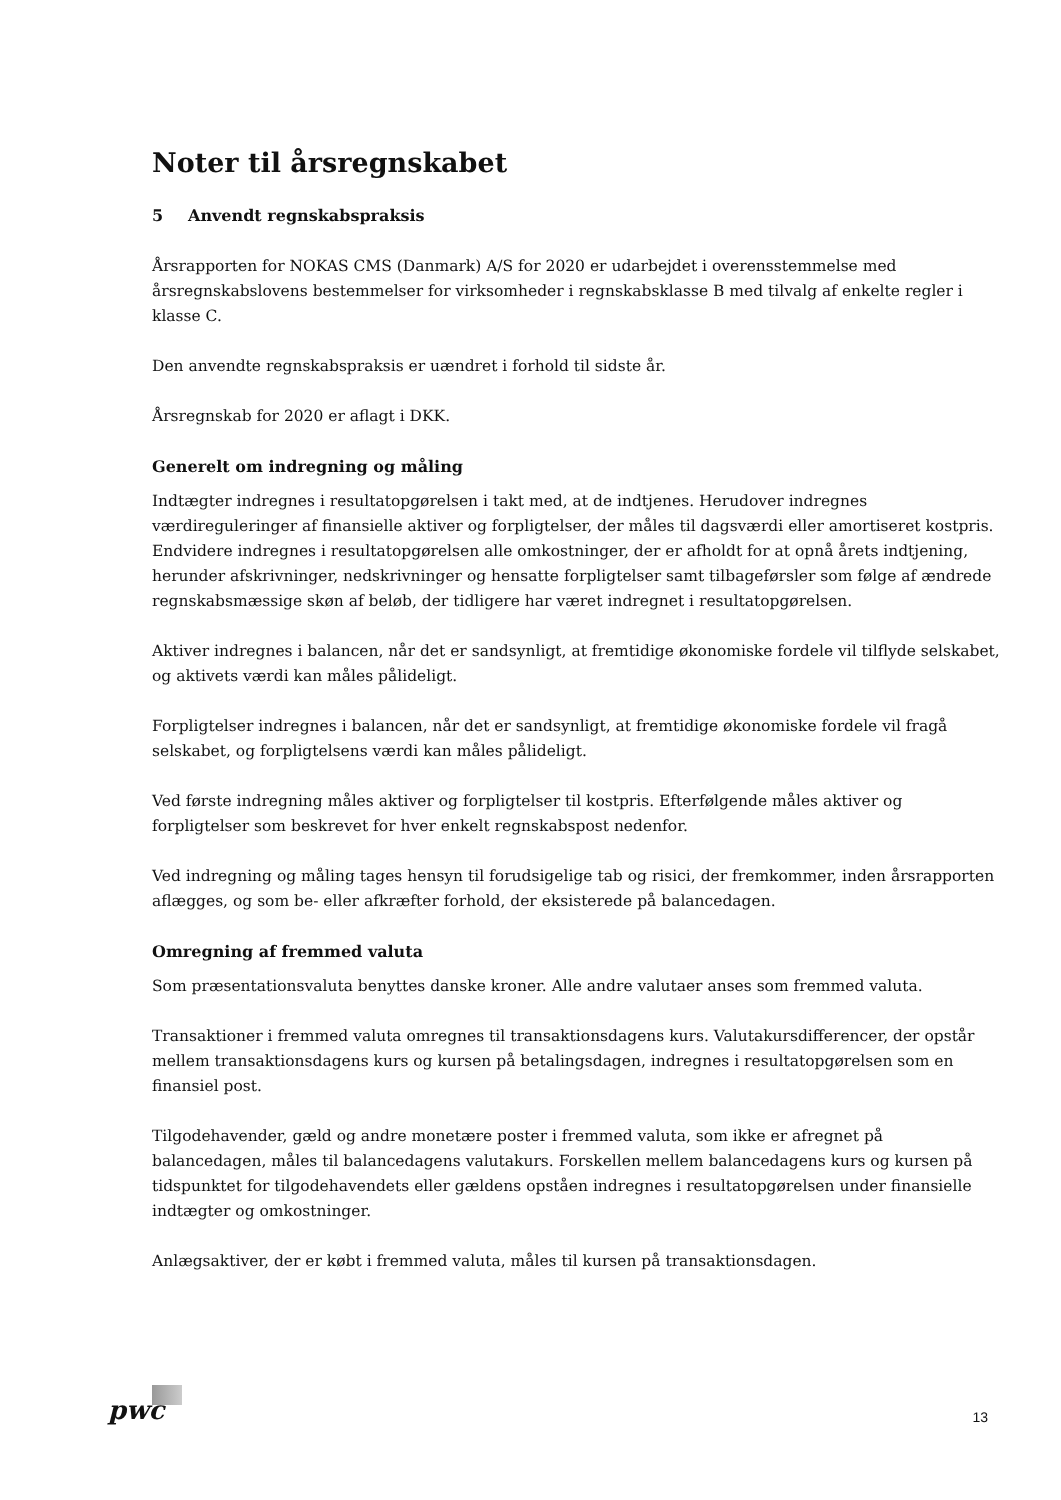Noter til årsregnskabet
5 Anvendt regnskabspraksis
Årsrapporten for NOKAS CMS (Danmark) A/S for 2020 er udarbejdet i overensstemmelse med årsregnskabslovens bestemmelser for virksomheder i regnskabsklasse B med tilvalg af enkelte regler i klasse C.
Den anvendte regnskabspraksis er uændret i forhold til sidste år.
Årsregnskab for 2020 er aflagt i DKK.
Generelt om indregning og måling
Indtægter indregnes i resultatopgørelsen i takt med, at de indtjenes. Herudover indregnes værdireguleringer af finansielle aktiver og forpligtelser, der måles til dagsværdi eller amortiseret kostpris. Endvidere indregnes i resultatopgørelsen alle omkostninger, der er afholdt for at opnå årets indtjening, herunder afskrivninger, nedskrivninger og hensatte forpligtelser samt tilbageførsler som følge af ændrede regnskabsmæssige skøn af beløb, der tidligere har været indregnet i resultatopgørelsen.
Aktiver indregnes i balancen, når det er sandsynligt, at fremtidige økonomiske fordele vil tilflyde selskabet, og aktivets værdi kan måles pålideligt.
Forpligtelser indregnes i balancen, når det er sandsynligt, at fremtidige økonomiske fordele vil fragå selskabet, og forpligtelsens værdi kan måles pålideligt.
Ved første indregning måles aktiver og forpligtelser til kostpris. Efterfølgende måles aktiver og forpligtelser som beskrevet for hver enkelt regnskabspost nedenfor.
Ved indregning og måling tages hensyn til forudsigelige tab og risici, der fremkommer, inden årsrapporten aflægges, og som be- eller afkræfter forhold, der eksisterede på balancedagen.
Omregning af fremmed valuta
Som præsentationsvaluta benyttes danske kroner. Alle andre valutaer anses som fremmed valuta.
Transaktioner i fremmed valuta omregnes til transaktionsdagens kurs. Valutakursdifferencer, der opstår mellem transaktionsdagens kurs og kursen på betalingsdagen, indregnes i resultatopgørelsen som en finansiel post.
Tilgodehavender, gæld og andre monetære poster i fremmed valuta, som ikke er afregnet på balancedagen, måles til balancedagens valutakurs. Forskellen mellem balancedagens kurs og kursen på tidspunktet for tilgodehavendets eller gældens opståen indregnes i resultatopgørelsen under finansielle indtægter og omkostninger.
Anlægsaktiver, der er købt i fremmed valuta, måles til kursen på transaktionsdagen.
pwc
13